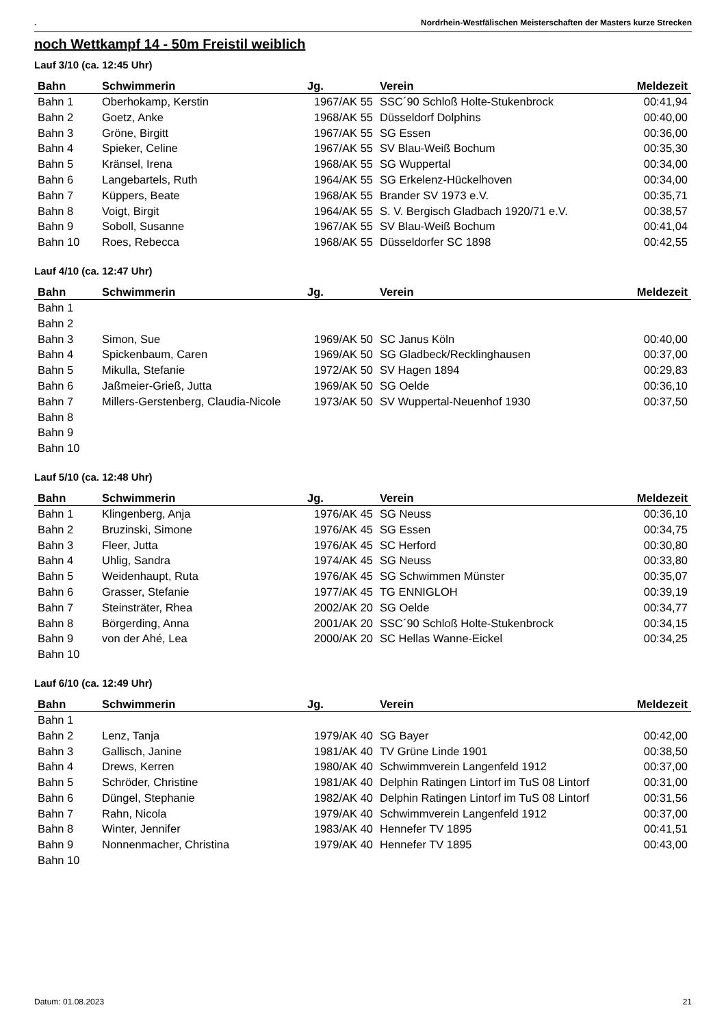. Nordrhein-Westfälischen Meisterschaften der Masters kurze Strecken
noch Wettkampf 14 - 50m Freistil weiblich
Lauf 3/10 (ca. 12:45 Uhr)
| Bahn | Schwimmerin | Jg. | Verein | Meldezeit |
| --- | --- | --- | --- | --- |
| Bahn 1 | Oberhokamp, Kerstin | 1967/AK 55 | SSC´90 Schloß Holte-Stukenbrock | 00:41,94 |
| Bahn 2 | Goetz, Anke | 1968/AK 55 | Düsseldorf Dolphins | 00:40,00 |
| Bahn 3 | Gröne, Birgitt | 1967/AK 55 | SG Essen | 00:36,00 |
| Bahn 4 | Spieker, Celine | 1967/AK 55 | SV Blau-Weiß Bochum | 00:35,30 |
| Bahn 5 | Kränsel, Irena | 1968/AK 55 | SG Wuppertal | 00:34,00 |
| Bahn 6 | Langebartels, Ruth | 1964/AK 55 | SG Erkelenz-Hückelhoven | 00:34,00 |
| Bahn 7 | Küppers, Beate | 1968/AK 55 | Brander SV 1973 e.V. | 00:35,71 |
| Bahn 8 | Voigt, Birgit | 1964/AK 55 | S. V. Bergisch Gladbach 1920/71 e.V. | 00:38,57 |
| Bahn 9 | Soboll, Susanne | 1967/AK 55 | SV Blau-Weiß Bochum | 00:41,04 |
| Bahn 10 | Roes, Rebecca | 1968/AK 55 | Düsseldorfer SC 1898 | 00:42,55 |
Lauf 4/10 (ca. 12:47 Uhr)
| Bahn | Schwimmerin | Jg. | Verein | Meldezeit |
| --- | --- | --- | --- | --- |
| Bahn 1 | | | | |
| Bahn 2 | | | | |
| Bahn 3 | Simon, Sue | 1969/AK 50 | SC Janus Köln | 00:40,00 |
| Bahn 4 | Spickenbaum, Caren | 1969/AK 50 | SG Gladbeck/Recklinghausen | 00:37,00 |
| Bahn 5 | Mikulla, Stefanie | 1972/AK 50 | SV Hagen 1894 | 00:29,83 |
| Bahn 6 | Jaßmeier-Grieß, Jutta | 1969/AK 50 | SG Oelde | 00:36,10 |
| Bahn 7 | Millers-Gerstenberg, Claudia-Nicole | 1973/AK 50 | SV Wuppertal-Neuenhof 1930 | 00:37,50 |
| Bahn 8 | | | | |
| Bahn 9 | | | | |
| Bahn 10 | | | | |
Lauf 5/10 (ca. 12:48 Uhr)
| Bahn | Schwimmerin | Jg. | Verein | Meldezeit |
| --- | --- | --- | --- | --- |
| Bahn 1 | Klingenberg, Anja | 1976/AK 45 | SG Neuss | 00:36,10 |
| Bahn 2 | Bruzinski, Simone | 1976/AK 45 | SG Essen | 00:34,75 |
| Bahn 3 | Fleer, Jutta | 1976/AK 45 | SC Herford | 00:30,80 |
| Bahn 4 | Uhlig, Sandra | 1974/AK 45 | SG Neuss | 00:33,80 |
| Bahn 5 | Weidenhaupt, Ruta | 1976/AK 45 | SG Schwimmen Münster | 00:35,07 |
| Bahn 6 | Grasser, Stefanie | 1977/AK 45 | TG ENNIGLOH | 00:39,19 |
| Bahn 7 | Steinsträter, Rhea | 2002/AK 20 | SG Oelde | 00:34,77 |
| Bahn 8 | Börgerding, Anna | 2001/AK 20 | SSC´90 Schloß Holte-Stukenbrock | 00:34,15 |
| Bahn 9 | von der Ahé, Lea | 2000/AK 20 | SC Hellas Wanne-Eickel | 00:34,25 |
| Bahn 10 | | | | |
Lauf 6/10 (ca. 12:49 Uhr)
| Bahn | Schwimmerin | Jg. | Verein | Meldezeit |
| --- | --- | --- | --- | --- |
| Bahn 1 | | | | |
| Bahn 2 | Lenz, Tanja | 1979/AK 40 | SG Bayer | 00:42,00 |
| Bahn 3 | Gallisch, Janine | 1981/AK 40 | TV Grüne Linde 1901 | 00:38,50 |
| Bahn 4 | Drews, Kerren | 1980/AK 40 | Schwimmverein Langenfeld 1912 | 00:37,00 |
| Bahn 5 | Schröder, Christine | 1981/AK 40 | Delphin Ratingen Lintorf im TuS 08 Lintorf | 00:31,00 |
| Bahn 6 | Düngel, Stephanie | 1982/AK 40 | Delphin Ratingen Lintorf im TuS 08 Lintorf | 00:31,56 |
| Bahn 7 | Rahn, Nicola | 1979/AK 40 | Schwimmverein Langenfeld 1912 | 00:37,00 |
| Bahn 8 | Winter, Jennifer | 1983/AK 40 | Hennefer TV 1895 | 00:41,51 |
| Bahn 9 | Nonnenmacher, Christina | 1979/AK 40 | Hennefer TV 1895 | 00:43,00 |
| Bahn 10 | | | | |
Datum: 01.08.2023 21